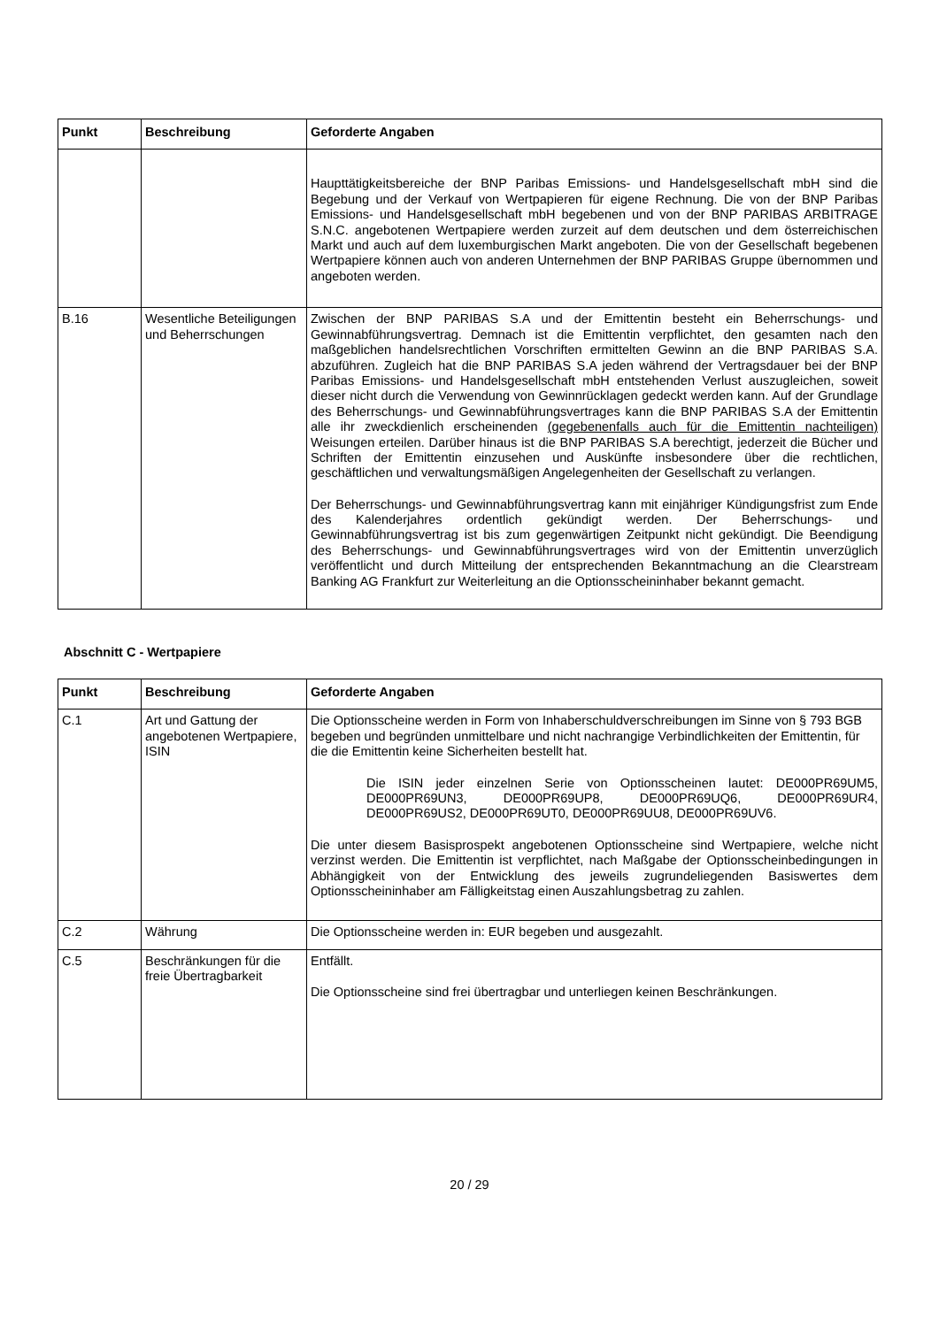| Punkt | Beschreibung | Geforderte Angaben |
| --- | --- | --- |
| | | Haupttätigkeitsbereiche der BNP Paribas Emissions- und Handelsgesellschaft mbH sind die Begebung und der Verkauf von Wertpapieren für eigene Rechnung. Die von der BNP Paribas Emissions- und Handelsgesellschaft mbH begebenen und von der BNP PARIBAS ARBITRAGE S.N.C. angebotenen Wertpapiere werden zurzeit auf dem deutschen und dem österreichischen Markt und auch auf dem luxemburgischen Markt angeboten. Die von der Gesellschaft begebenen Wertpapiere können auch von anderen Unternehmen der BNP PARIBAS Gruppe übernommen und angeboten werden. |
| B.16 | Wesentliche Beteiligungen und Beherrschungen | Zwischen der BNP PARIBAS S.A und der Emittentin besteht ein Beherrschungs- und Gewinnabführungsvertrag. Demnach ist die Emittentin verpflichtet, den gesamten nach den maßgeblichen handelsrechtlichen Vorschriften ermittelten Gewinn an die BNP PARIBAS S.A. abzuführen. Zugleich hat die BNP PARIBAS S.A jeden während der Vertragsdauer bei der BNP Paribas Emissions- und Handelsgesellschaft mbH entstehenden Verlust auszugleichen, soweit dieser nicht durch die Verwendung von Gewinnrücklagen gedeckt werden kann. Auf der Grundlage des Beherrschungs- und Gewinnabführungsvertrages kann die BNP PARIBAS S.A der Emittentin alle ihr zweckdienlich erscheinenden (gegebenenfalls auch für die Emittentin nachteiligen) Weisungen erteilen. Darüber hinaus ist die BNP PARIBAS S.A berechtigt, jederzeit die Bücher und Schriften der Emittentin einzusehen und Auskünfte insbesondere über die rechtlichen, geschäftlichen und verwaltungsmäßigen Angelegenheiten der Gesellschaft zu verlangen. Der Beherrschungs- und Gewinnabführungsvertrag kann mit einjähriger Kündigungsfrist zum Ende des Kalenderjahres ordentlich gekündigt werden. Der Beherrschungs- und Gewinnabführungsvertrag ist bis zum gegenwärtigen Zeitpunkt nicht gekündigt. Die Beendigung des Beherrschungs- und Gewinnabführungsvertrages wird von der Emittentin unverzüglich veröffentlicht und durch Mitteilung der entsprechenden Bekanntmachung an die Clearstream Banking AG Frankfurt zur Weiterleitung an die Optionsscheininhaber bekannt gemacht. |
Abschnitt C - Wertpapiere
| Punkt | Beschreibung | Geforderte Angaben |
| --- | --- | --- |
| C.1 | Art und Gattung der angebotenen Wertpapiere, ISIN | Die Optionsscheine werden in Form von Inhaberschuldverschreibungen im Sinne von § 793 BGB begeben und begründen unmittelbare und nicht nachrangige Verbindlichkeiten der Emittentin, für die die Emittentin keine Sicherheiten bestellt hat. Die ISIN jeder einzelnen Serie von Optionsscheinen lautet: DE000PR69UM5, DE000PR69UN3, DE000PR69UP8, DE000PR69UQ6, DE000PR69UR4, DE000PR69US2, DE000PR69UT0, DE000PR69UU8, DE000PR69UV6. Die unter diesem Basisprospekt angebotenen Optionsscheine sind Wertpapiere, welche nicht verzinst werden. Die Emittentin ist verpflichtet, nach Maßgabe der Optionsscheinbedingungen in Abhängigkeit von der Entwicklung des jeweils zugrundeliegenden Basiswertes dem Optionsscheininhaber am Fälligkeitstag einen Auszahlungsbetrag zu zahlen. |
| C.2 | Währung | Die Optionsscheine werden in: EUR begeben und ausgezahlt. |
| C.5 | Beschränkungen für die freie Übertragbarkeit | Entfällt. Die Optionsscheine sind frei übertragbar und unterliegen keinen Beschränkungen. |
20 / 29